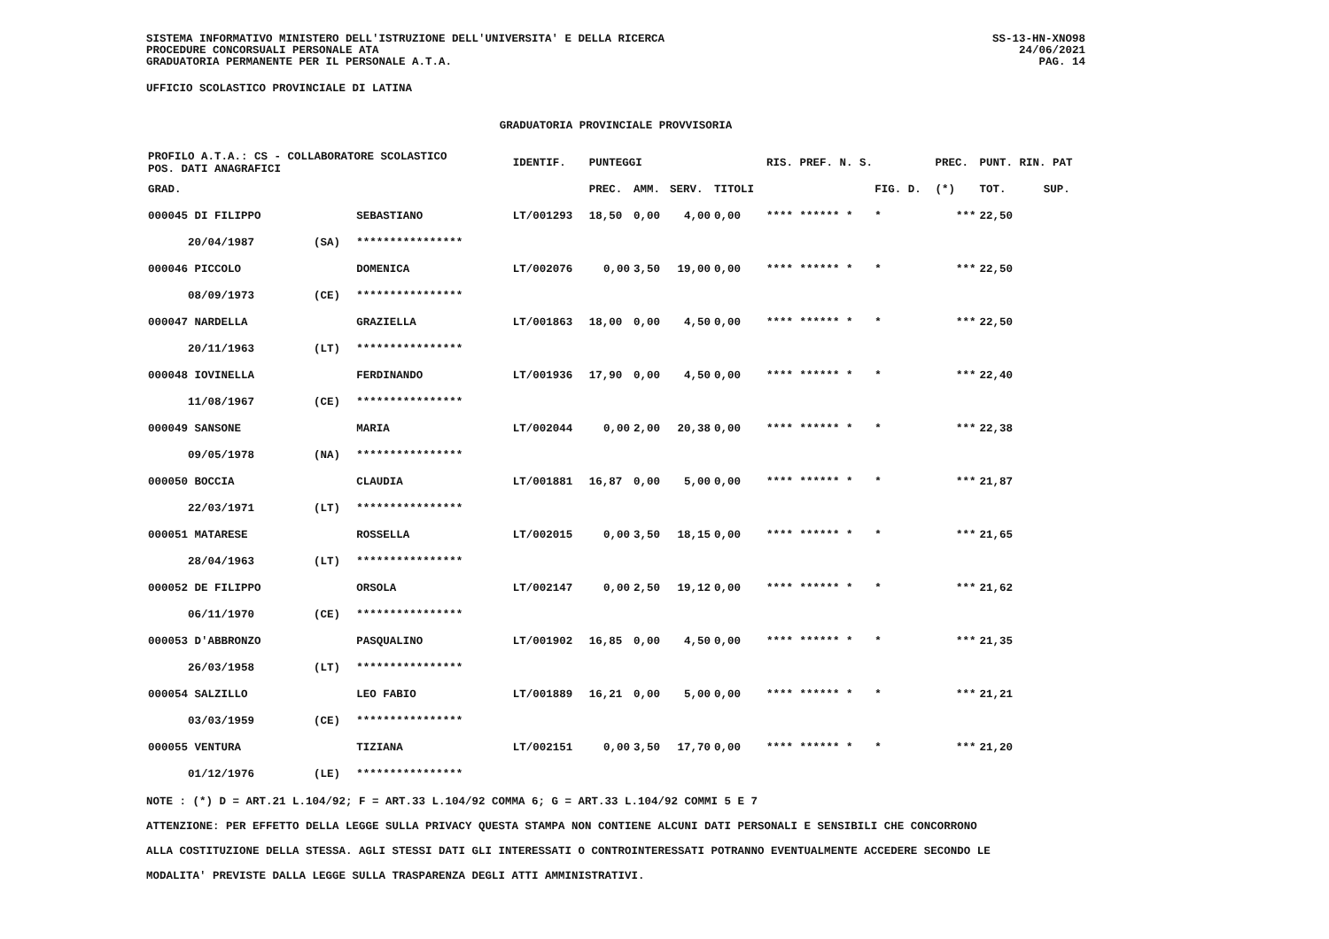SISTEMA INFORMATIVO MINISTERO DELL'ISTRUZIONE DELL'UNIVERSITA' E DELLA RICERCA
PROCEDURE CONCORSUALI PERSONALE ATA
GRADUATORIA PERMANENTE PER IL PERSONALE A.T.A.
SS-13-HN-XNO98
24/06/2021
PAG. 14
UFFICIO SCOLASTICO PROVINCIALE DI LATINA
GRADUATORIA PROVINCIALE PROVVISORIA
| PROFILO A.T.A.: CS - COLLABORATORE SCOLASTICO POS. DATI ANAGRAFICI | | | IDENTIF. | PUNTEGGI | | | | RIS. PREF. N. S. | | PREC. | PUNT. RIN. PAT | |
| --- | --- | --- | --- | --- | --- | --- | --- | --- | --- | --- | --- | --- |
| GRAD. | | | | PREC. | AMM. | SERV. | TITOLI | | FIG. D. | (*) | TOT. | SUP. |
| 000045 DI FILIPPO | | SEBASTIANO | LT/001293 | 18,50 | 0,00 | 4,00 | 0,00 | **** ****** * | * | *** | 22,50 | |
| 20/04/1987 | (SA) | **************** | | | | | | | | | | |
| 000046 PICCOLO | | DOMENICA | LT/002076 | 0,00 | 3,50 | 19,00 | 0,00 | **** ****** * | * | *** | 22,50 | |
| 08/09/1973 | (CE) | **************** | | | | | | | | | | |
| 000047 NARDELLA | | GRAZIELLA | LT/001863 | 18,00 | 0,00 | 4,50 | 0,00 | **** ****** * | * | *** | 22,50 | |
| 20/11/1963 | (LT) | **************** | | | | | | | | | | |
| 000048 IOVINELLA | | FERDINANDO | LT/001936 | 17,90 | 0,00 | 4,50 | 0,00 | **** ****** * | * | *** | 22,40 | |
| 11/08/1967 | (CE) | **************** | | | | | | | | | | |
| 000049 SANSONE | | MARIA | LT/002044 | 0,00 | 2,00 | 20,38 | 0,00 | **** ****** * | * | *** | 22,38 | |
| 09/05/1978 | (NA) | **************** | | | | | | | | | | |
| 000050 BOCCIA | | CLAUDIA | LT/001881 | 16,87 | 0,00 | 5,00 | 0,00 | **** ****** * | * | *** | 21,87 | |
| 22/03/1971 | (LT) | **************** | | | | | | | | | | |
| 000051 MATARESE | | ROSSELLA | LT/002015 | 0,00 | 3,50 | 18,15 | 0,00 | **** ****** * | * | *** | 21,65 | |
| 28/04/1963 | (LT) | **************** | | | | | | | | | | |
| 000052 DE FILIPPO | | ORSOLA | LT/002147 | 0,00 | 2,50 | 19,12 | 0,00 | **** ****** * | * | *** | 21,62 | |
| 06/11/1970 | (CE) | **************** | | | | | | | | | | |
| 000053 D'ABBRONZO | | PASQUALINO | LT/001902 | 16,85 | 0,00 | 4,50 | 0,00 | **** ****** * | * | *** | 21,35 | |
| 26/03/1958 | (LT) | **************** | | | | | | | | | | |
| 000054 SALZILLO | | LEO FABIO | LT/001889 | 16,21 | 0,00 | 5,00 | 0,00 | **** ****** * | * | *** | 21,21 | |
| 03/03/1959 | (CE) | **************** | | | | | | | | | | |
| 000055 VENTURA | | TIZIANA | LT/002151 | 0,00 | 3,50 | 17,70 | 0,00 | **** ****** * | * | *** | 21,20 | |
| 01/12/1976 | (LE) | **************** | | | | | | | | | | |
NOTE : (*) D = ART.21 L.104/92; F = ART.33 L.104/92 COMMA 6; G = ART.33 L.104/92 COMMI 5 E 7
ATTENZIONE: PER EFFETTO DELLA LEGGE SULLA PRIVACY QUESTA STAMPA NON CONTIENE ALCUNI DATI PERSONALI E SENSIBILI CHE CONCORRONO
ALLA COSTITUZIONE DELLA STESSA. AGLI STESSI DATI GLI INTERESSATI O CONTROINTERESSATI POTRANNO EVENTUALMENTE ACCEDERE SECONDO LE
MODALITA' PREVISTE DALLA LEGGE SULLA TRASPARENZA DEGLI ATTI AMMINISTRATIVI.